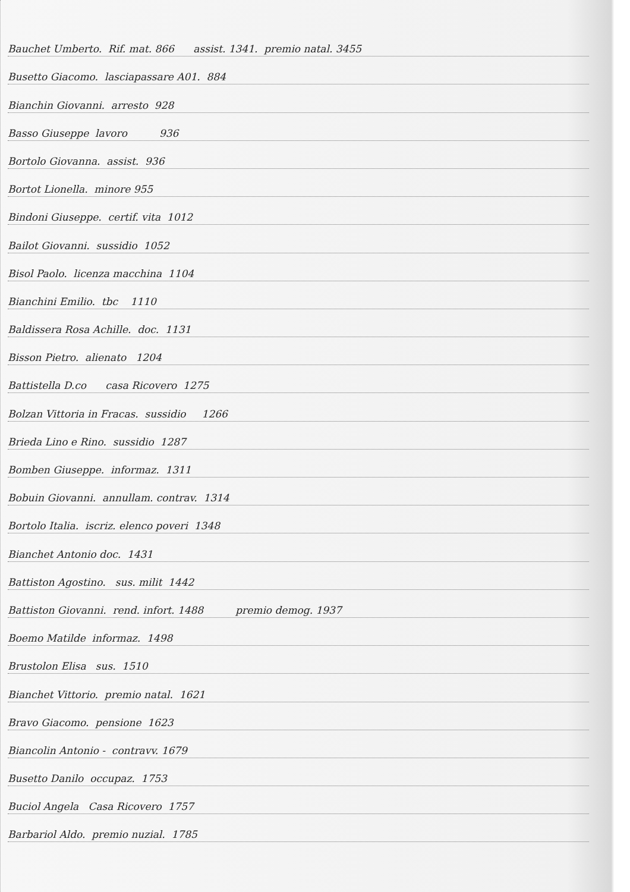Bauchet Umberto. Rif. mat. 866 assist. 1341. premio natal. 3455
Busetto Giacomo. lasciapassare A01. 884
Bianchin Giovanni. arresto 928
Basso Giuseppe lavoro 936
Bortolo Giovanna. assist. 936
Bortot Lionella. minore 955
Bindoni Giuseppe. certif. vita 1012
Bailot Giovanni. sussidio 1052
Bisol Paolo. licenza macchina 1104
Bianchini Emilio. tbc 1110
Baldissera Rosa Achille. doc. 1131
Bisson Pietro. alienato 1204
Battistella D.co casa Ricovero 1275
Bolzan Vittoria in Fracas. sussidio 1266
Brieda Lino e Rino. sussidio 1287
Bomben Giuseppe. informaz. 1311
Bobuin Giovanni. annullam. contrav. 1314
Bortolo Italia. iscriz. elenco poveri 1348
Bianchet Antonio doc. 1431
Battiston Agostino. sus. milit 1442
Battiston Giovanni. rend. infort. 1488 premio demog. 1937
Boemo Matilde informaz. 1498
Brustolon Elisa sus. 1510
Bianchet Vittorio. premio natal. 1621
Bravo Giacomo. pensione 1623
Biancolin Antonio - contravv. 1679
Busetto Danilo occupaz. 1753
Buciol Angela Casa Ricovero 1757
Barbariol Aldo. premio nuzial. 1785